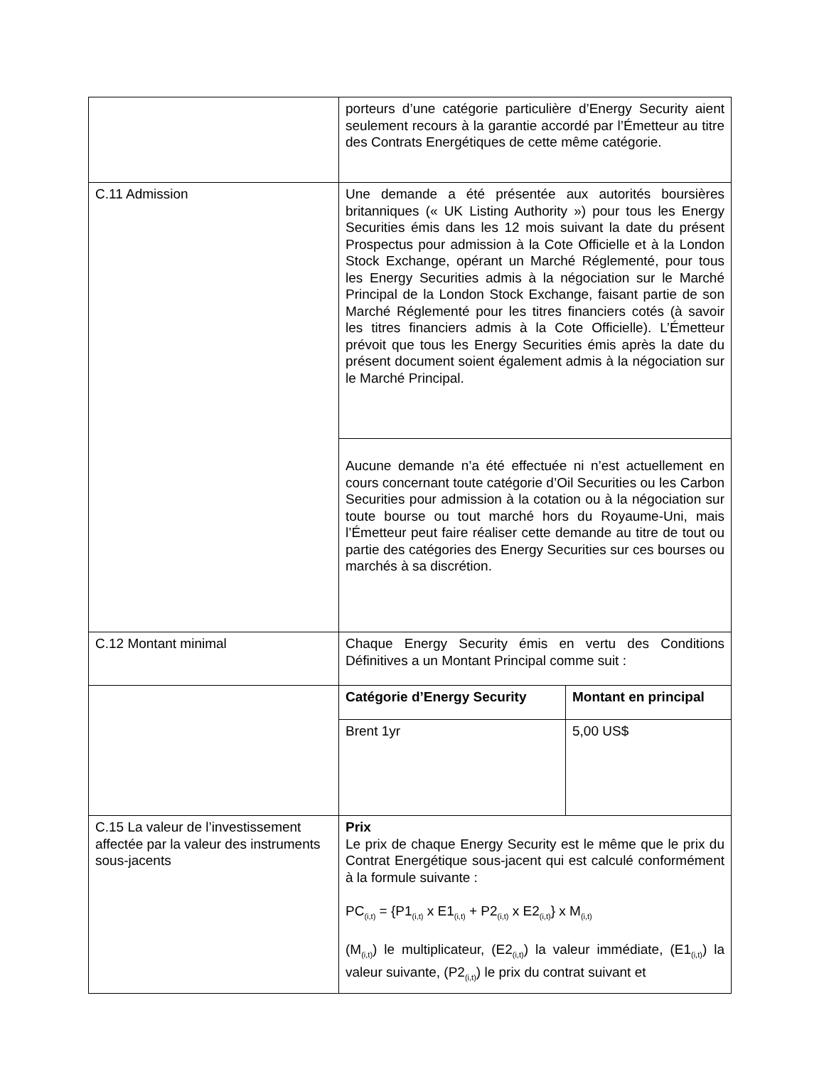| | porteurs d’une catégorie particulière d’Energy Security aient seulement recours à la garantie accordé par l’Émetteur au titre des Contrats Energétiques de cette même catégorie. | |
| C.11 Admission | Une demande a été présentée aux autorités boursières britanniques (« UK Listing Authority ») pour tous les Energy Securities émis dans les 12 mois suivant la date du présent Prospectus pour admission à la Cote Officielle et à la London Stock Exchange, opérant un Marché Réglementé, pour tous les Energy Securities admis à la négociation sur le Marché Principal de la London Stock Exchange, faisant partie de son Marché Réglementé pour les titres financiers cotés (à savoir les titres financiers admis à la Cote Officielle). L’Émetteur prévoit que tous les Energy Securities émis après la date du présent document soient également admis à la négociation sur le Marché Principal. | |
| | Aucune demande n’a été effectuée ni n’est actuellement en cours concernant toute catégorie d’Oil Securities ou les Carbon Securities pour admission à la cotation ou à la négociation sur toute bourse ou tout marché hors du Royaume-Uni, mais l’Émetteur peut faire réaliser cette demande au titre de tout ou partie des catégories des Energy Securities sur ces bourses ou marchés à sa discrétion. | |
| C.12 Montant minimal | Chaque Energy Security émis en vertu des Conditions Définitives a un Montant Principal comme suit : | |
| | Catégorie d’Energy Security | Montant en principal |
| | Brent 1yr | 5,00 US$ |
| C.15 La valeur de l’investissement affectée par la valeur des instruments sous-jacents | Prix Le prix de chaque Energy Security est le même que le prix du Contrat Energétique sous-jacent qui est calculé conformément à la formule suivante : PC<sub>(i,t)</sub> = {P1<sub>(i,t)</sub> x E1<sub>(i,t)</sub> + P2<sub>(i,t)</sub> x E2<sub>(i,t)</sub>} x M<sub>(i,t)</sub> (M<sub>(i,t)</sub>) le multiplicateur, (E2<sub>(i,t)</sub>) la valeur immédiate, (E1<sub>(i,t)</sub>) la valeur suivante, (P2<sub>(i,t)</sub>) le prix du contrat suivant et | |